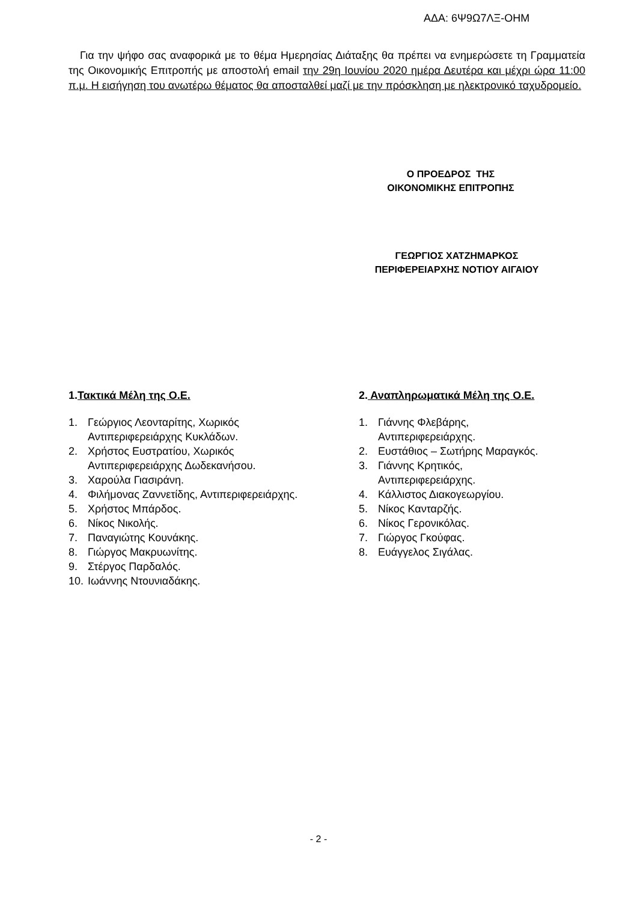ΑΔΑ: 6Ψ9Ω7ΛΞ-ΟΗΜ
Για την ψήφο σας αναφορικά με το θέμα Ημερησίας Διάταξης θα πρέπει να ενημερώσετε τη Γραμματεία της Οικονομικής Επιτροπής με αποστολή email την 29η Ιουνίου 2020 ημέρα Δευτέρα και μέχρι ώρα 11:00 π.μ. Η εισήγηση του ανωτέρω θέματος θα αποσταλθεί μαζί με την πρόσκληση με ηλεκτρονικό ταχυδρομείο.
Ο ΠΡΟΕΔΡΟΣ ΤΗΣ
ΟΙΚΟΝΟΜΙΚΗΣ ΕΠΙΤΡΟΠΗΣ
ΓΕΩΡΓΙΟΣ ΧΑΤΖΗΜΑΡΚΟΣ
ΠΕΡΙΦΕΡΕΙΑΡΧΗΣ ΝΟΤΙΟΥ ΑΙΓΑΙΟΥ
1.Τακτικά Μέλη της Ο.Ε.
1. Γεώργιος Λεονταρίτης, Χωρικός
Αντιπεριφερειάρχης Κυκλάδων.
2. Χρήστος Ευστρατίου, Χωρικός
Αντιπεριφερειάρχης Δωδεκανήσου.
3. Χαρούλα Γιασιράνη.
4. Φιλήμονας Ζαννετίδης, Αντιπεριφερειάρχης.
5. Χρήστος Μπάρδος.
6. Νίκος Νικολής.
7. Παναγιώτης Κουνάκης.
8. Γιώργος Μακρυωνίτης.
9. Στέργος Παρδαλός.
10. Ιωάννης Ντουνιαδάκης.
2. Αναπληρωματικά Μέλη της Ο.Ε.
1. Γιάννης Φλεβάρης,
Αντιπεριφερειάρχης.
2. Ευστάθιος – Σωτήρης Μαραγκός.
3. Γιάννης Κρητικός,
Αντιπεριφερειάρχης.
4. Κάλλιστος Διακογεωργίου.
5. Νίκος Κανταρζής.
6. Νίκος Γερονικόλας.
7. Γιώργος Γκούφας.
8. Ευάγγελος Σιγάλας.
- 2 -